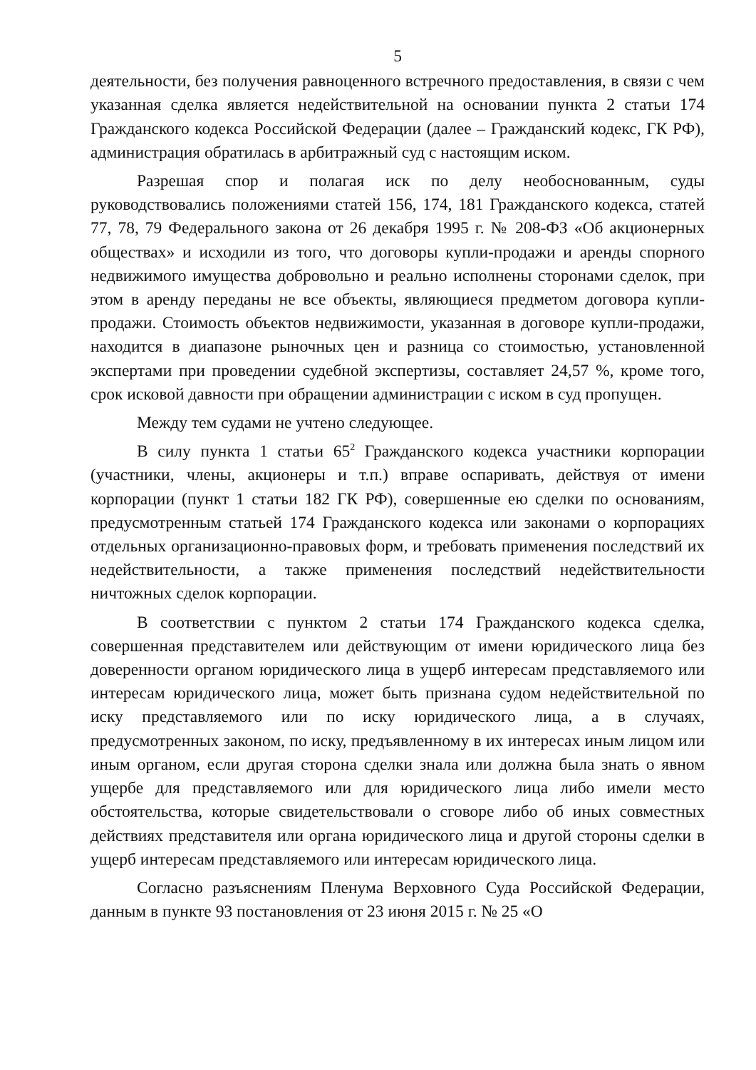5
деятельности, без получения равноценного встречного предоставления, в связи с чем указанная сделка является недействительной на основании пункта 2 статьи 174 Гражданского кодекса Российской Федерации (далее – Гражданский кодекс, ГК РФ), администрация обратилась в арбитражный суд с настоящим иском.
Разрешая спор и полагая иск по делу необоснованным, суды руководствовались положениями статей 156, 174, 181 Гражданского кодекса, статей 77, 78, 79 Федерального закона от 26 декабря 1995 г. № 208-ФЗ «Об акционерных обществах» и исходили из того, что договоры купли-продажи и аренды спорного недвижимого имущества добровольно и реально исполнены сторонами сделок, при этом в аренду переданы не все объекты, являющиеся предметом договора купли-продажи. Стоимость объектов недвижимости, указанная в договоре купли-продажи, находится в диапазоне рыночных цен и разница со стоимостью, установленной экспертами при проведении судебной экспертизы, составляет 24,57 %, кроме того, срок исковой давности при обращении администрации с иском в суд пропущен.
Между тем судами не учтено следующее.
В силу пункта 1 статьи 65<sup>2</sup> Гражданского кодекса участники корпорации (участники, члены, акционеры и т.п.) вправе оспаривать, действуя от имени корпорации (пункт 1 статьи 182 ГК РФ), совершенные ею сделки по основаниям, предусмотренным статьей 174 Гражданского кодекса или законами о корпорациях отдельных организационно-правовых форм, и требовать применения последствий их недействительности, а также применения последствий недействительности ничтожных сделок корпорации.
В соответствии с пунктом 2 статьи 174 Гражданского кодекса сделка, совершенная представителем или действующим от имени юридического лица без доверенности органом юридического лица в ущерб интересам представляемого или интересам юридического лица, может быть признана судом недействительной по иску представляемого или по иску юридического лица, а в случаях, предусмотренных законом, по иску, предъявленному в их интересах иным лицом или иным органом, если другая сторона сделки знала или должна была знать о явном ущербе для представляемого или для юридического лица либо имели место обстоятельства, которые свидетельствовали о сговоре либо об иных совместных действиях представителя или органа юридического лица и другой стороны сделки в ущерб интересам представляемого или интересам юридического лица.
Согласно разъяснениям Пленума Верховного Суда Российской Федерации, данным в пункте 93 постановления от 23 июня 2015 г. № 25 «О